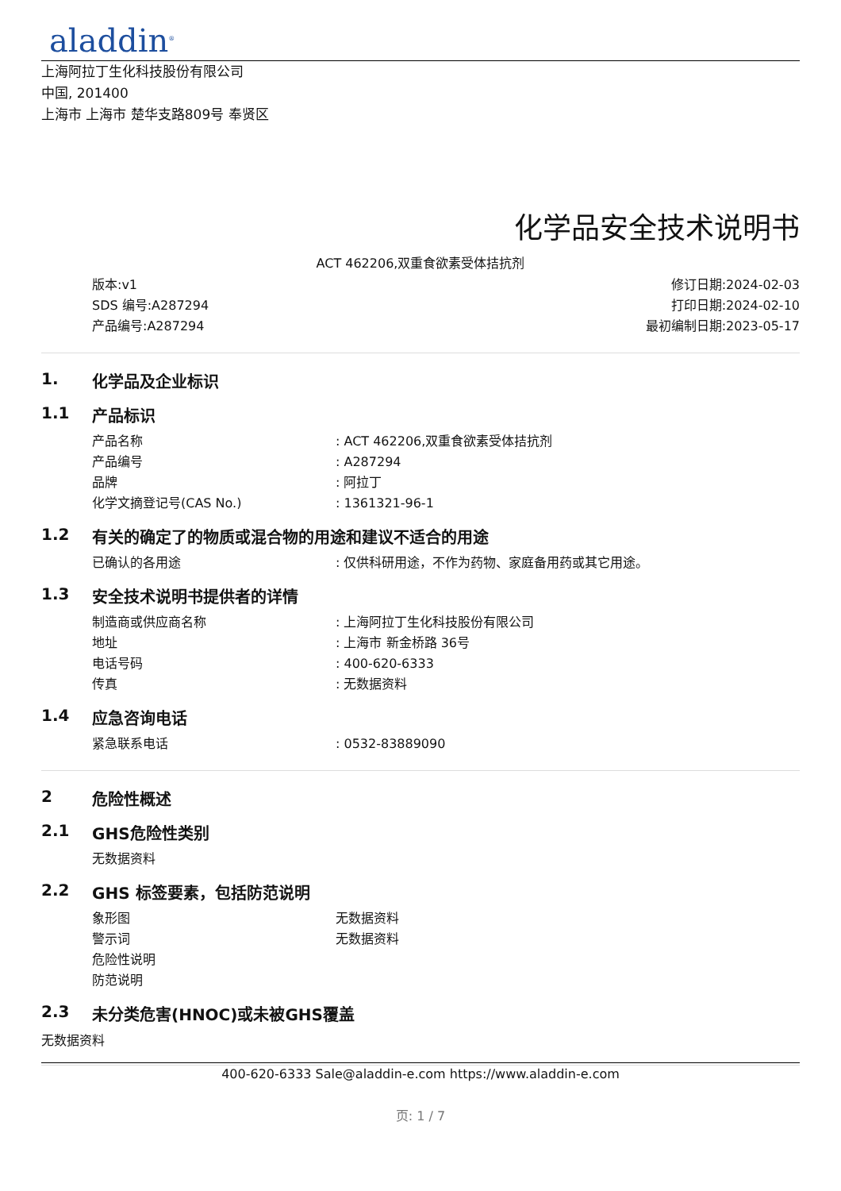aladdin<sup>®</sup>
上海阿拉丁生化科技股份有限公司
中国, 201400
上海市 上海市 楚华支路809号 奉贤区
化学品安全技术说明书
ACT 462206,双重食欲素受体拮抗剂
版本:v1
SDS 编号:A287294
产品编号:A287294
修订日期:2024-02-03
打印日期:2024-02-10
最初编制日期:2023-05-17
1. 化学品及企业标识
1.1 产品标识
产品名称: ACT 462206,双重食欲素受体拮抗剂
产品编号: A287294
品牌: 阿拉丁
化学文摘登记号(CAS No.): 1361321-96-1
1.2 有关的确定了的物质或混合物的用途和建议不适合的用途
已确认的各用途: 仅供科研用途，不作为药物、家庭备用药或其它用途。
1.3 安全技术说明书提供者的详情
制造商或供应商名称: 上海阿拉丁生化科技股份有限公司
地址: 上海市 新金桥路 36号
电话号码: 400-620-6333
传真: 无数据资料
1.4 应急咨询电话
紧急联系电话: 0532-83889090
2 危险性概述
2.1 GHS危险性类别
无数据资料
2.2 GHS 标签要素，包括防范说明
象形图 无数据资料
警示词 无数据资料
危险性说明
防范说明
2.3 未分类危害(HNOC)或未被GHS覆盖
无数据资料
400-620-6333 Sale@aladdin-e.com https://www.aladdin-e.com
页: 1 / 7